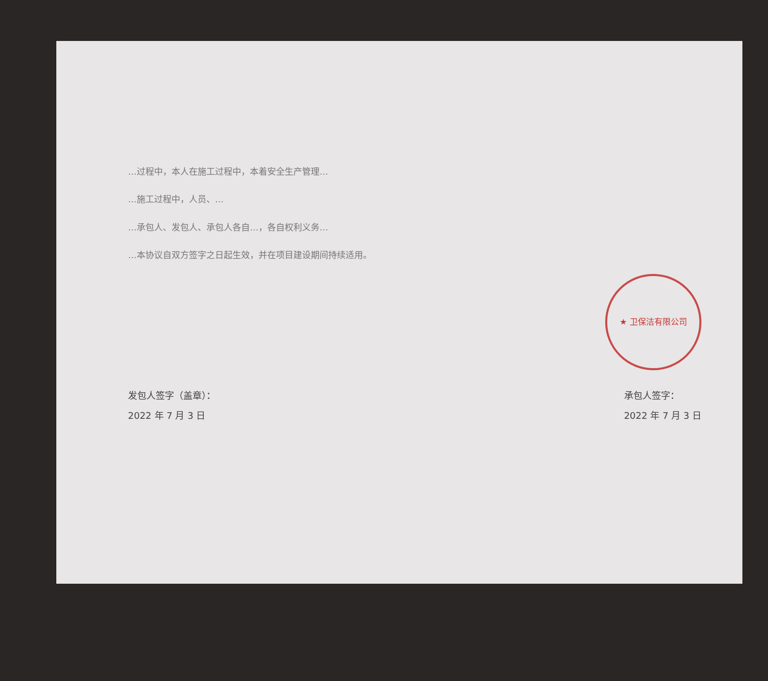…过程中，本人在施工过程中，本着安全生产管理…
…施工过程中，人员、…
…承包人、发包人、承包人各自…，各自权利义务…
…本协议自双方签字之日起生效，并在项目建设期间持续适用。
★ 卫保洁有限公司
发包人签字（盖章）：
2022 年 7 月 3 日
承包人签字：
2022 年 7 月 3 日